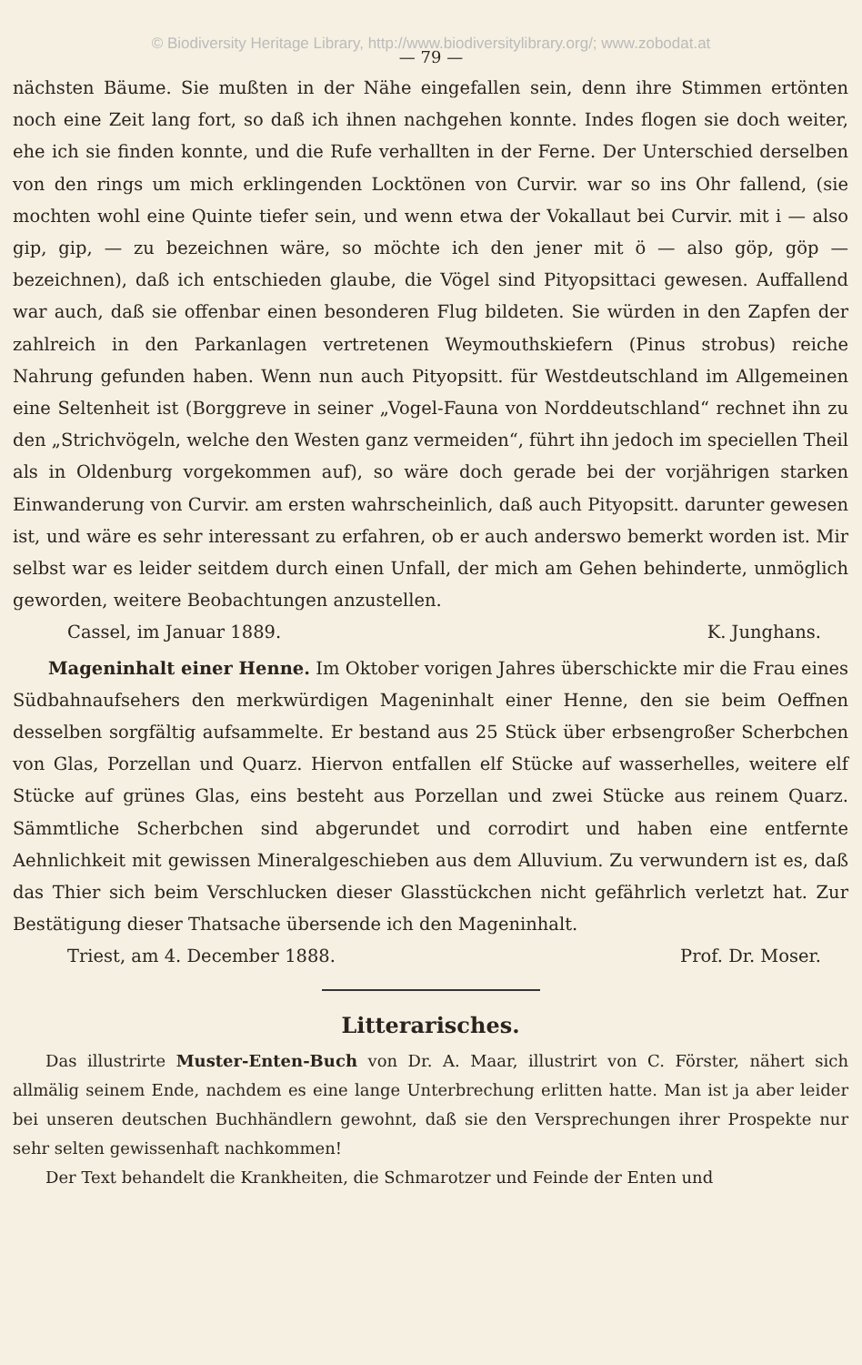© Biodiversity Heritage Library, http://www.biodiversitylibrary.org/; www.zobodat.at
— 79 —
nächsten Bäume. Sie mußten in der Nähe eingefallen sein, denn ihre Stimmen ertönten noch eine Zeit lang fort, so daß ich ihnen nachgehen konnte. Indes flogen sie doch weiter, ehe ich sie finden konnte, und die Rufe verhallten in der Ferne. Der Unterschied derselben von den rings um mich erklingenden Locktönen von Curvir. war so ins Ohr fallend, (sie mochten wohl eine Quinte tiefer sein, und wenn etwa der Vokallaut bei Curvir. mit i — also gip, gip, — zu bezeichnen wäre, so möchte ich den jener mit ö — also göp, göp — bezeichnen), daß ich entschieden glaube, die Vögel sind Pityopsittaci gewesen. Auffallend war auch, daß sie offenbar einen besonderen Flug bildeten. Sie würden in den Zapfen der zahlreich in den Parkanlagen vertretenen Weymouthskiefern (Pinus strobus) reiche Nahrung gefunden haben. Wenn nun auch Pityopsitt. für Westdeutschland im Allgemeinen eine Seltenheit ist (Borggreve in seiner „Vogel-Fauna von Norddeutschland“ rechnet ihn zu den „Strichvögeln, welche den Westen ganz vermeiden“, führt ihn jedoch im speciellen Theil als in Oldenburg vorgekommen auf), so wäre doch gerade bei der vorjährigen starken Einwanderung von Curvir. am ersten wahrscheinlich, daß auch Pityopsitt. darunter gewesen ist, und wäre es sehr interessant zu erfahren, ob er auch anderswo bemerkt worden ist. Mir selbst war es leider seitdem durch einen Unfall, der mich am Gehen behinderte, unmöglich geworden, weitere Beobachtungen anzustellen.
Cassel, im Januar 1889. K. Junghans.
  Mageninhalt einer Henne. Im Oktober vorigen Jahres überschickte mir die Frau eines Südbahnaufsehers den merkwürdigen Mageninhalt einer Henne, den sie beim Oeffnen desselben sorgfältig aufsammelte. Er bestand aus 25 Stück über erbsengroßer Scherbchen von Glas, Porzellan und Quarz. Hiervon entfallen elf Stücke auf wasserhelles, weitere elf Stücke auf grünes Glas, eins besteht aus Porzellan und zwei Stücke aus reinem Quarz. Sämmtliche Scherbchen sind abgerundet und corrodirt und haben eine entfernte Aehnlichkeit mit gewissen Mineralgeschieben aus dem Alluvium. Zu verwundern ist es, daß das Thier sich beim Verschlucken dieser Glasstückchen nicht gefährlich verletzt hat. Zur Bestätigung dieser Thatsache übersende ich den Mageninhalt.
Triest, am 4. December 1888. Prof. Dr. Moser.
Litterarisches.
  Das illustrirte Muster-Enten-Buch von Dr. A. Maar, illustrirt von C. Förster, nähert sich allmälig seinem Ende, nachdem es eine lange Unterbrechung erlitten hatte. Man ist ja aber leider bei unseren deutschen Buchhändlern gewohnt, daß sie den Versprechungen ihrer Prospekte nur sehr selten gewissenhaft nachkommen!
  Der Text behandelt die Krankheiten, die Schmarotzer und Feinde der Enten und